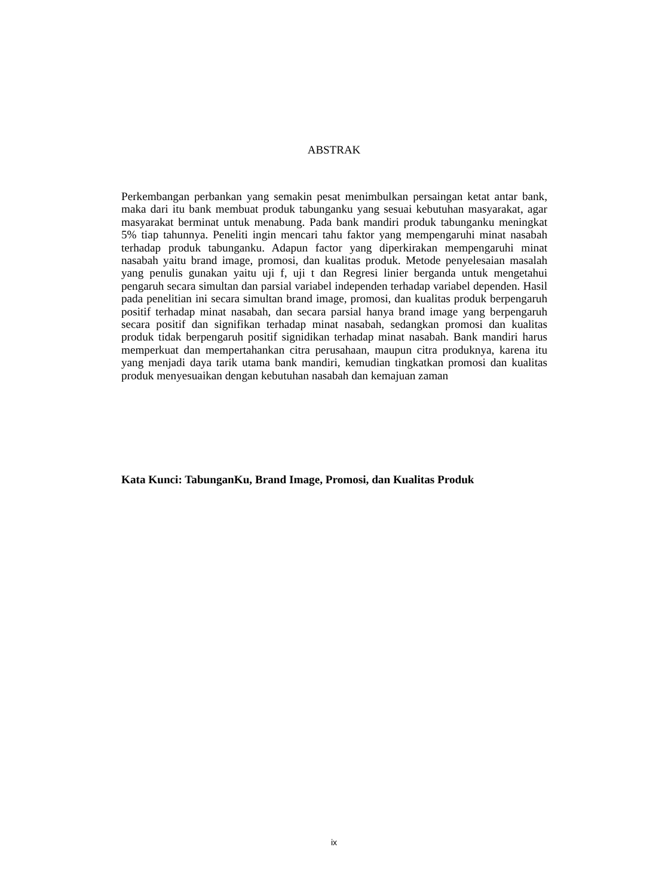ABSTRAK
Perkembangan perbankan yang semakin pesat menimbulkan persaingan ketat antar bank, maka dari itu bank membuat produk tabunganku yang sesuai kebutuhan masyarakat, agar masyarakat berminat untuk menabung. Pada bank mandiri produk tabunganku meningkat 5% tiap tahunnya. Peneliti ingin mencari tahu faktor yang mempengaruhi minat nasabah terhadap produk tabunganku. Adapun factor yang diperkirakan mempengaruhi minat nasabah yaitu brand image, promosi, dan kualitas produk. Metode penyelesaian masalah yang penulis gunakan yaitu uji f, uji t dan Regresi linier berganda untuk mengetahui pengaruh secara simultan dan parsial variabel independen terhadap variabel dependen. Hasil pada penelitian ini secara simultan brand image, promosi, dan kualitas produk berpengaruh positif terhadap minat nasabah, dan secara parsial hanya brand image yang berpengaruh secara positif dan signifikan terhadap minat nasabah, sedangkan promosi dan kualitas produk tidak berpengaruh positif signidikan terhadap minat nasabah. Bank mandiri harus memperkuat dan mempertahankan citra perusahaan, maupun citra produknya, karena itu yang menjadi daya tarik utama bank mandiri, kemudian tingkatkan promosi dan kualitas produk menyesuaikan dengan kebutuhan nasabah dan kemajuan zaman
Kata Kunci: TabunganKu, Brand Image, Promosi, dan Kualitas Produk
ix